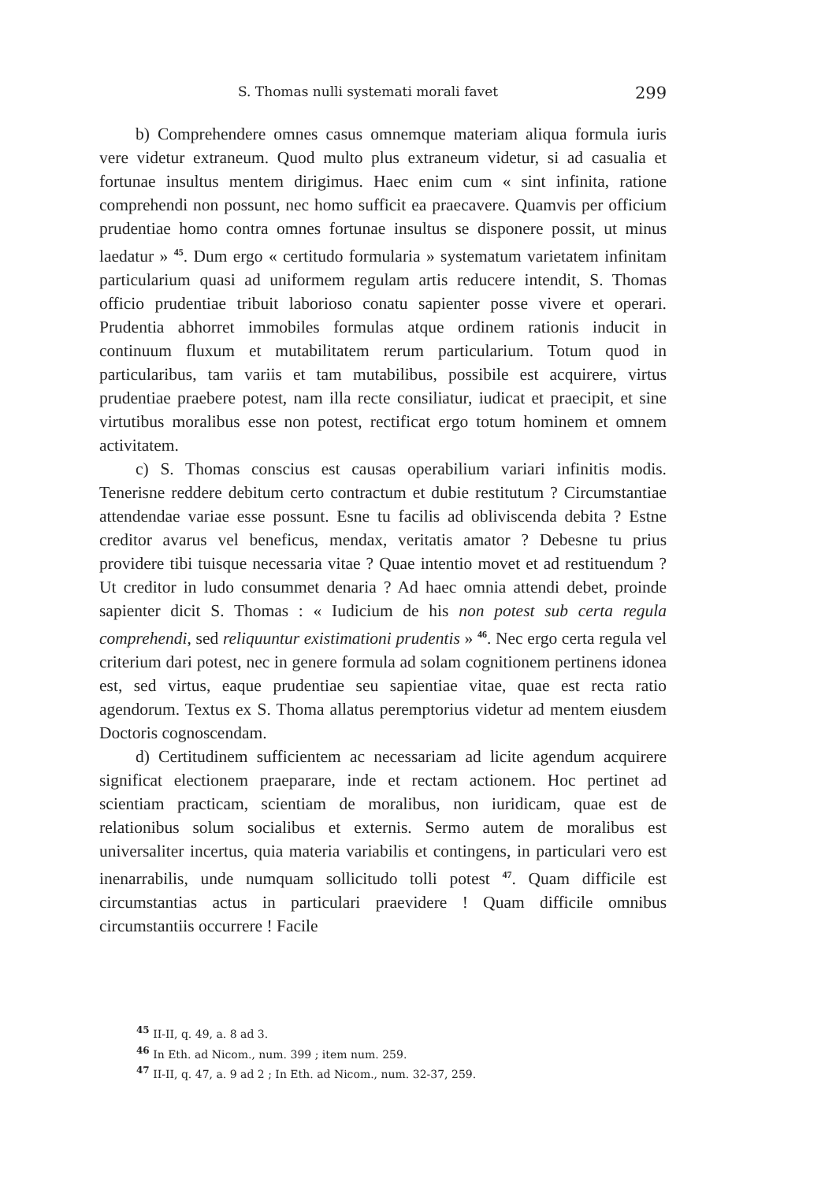S. Thomas nulli systemati morali favet 299
b) Comprehendere omnes casus omnemque materiam aliqua formula iuris vere videtur extraneum. Quod multo plus extraneum videtur, si ad casualia et fortunae insultus mentem dirigimus. Haec enim cum « sint infinita, ratione comprehendi non possunt, nec homo sufficit ea praecavere. Quamvis per officium prudentiae homo contra omnes fortunae insultus se disponere possit, ut minus laedatur » <sup>45</sup>. Dum ergo « certitudo formularia » systematum varietatem infinitam particularium quasi ad uniformem regulam artis reducere intendit, S. Thomas officio prudentiae tribuit laborioso conatu sapienter posse vivere et operari. Prudentia abhorret immobiles formulas atque ordinem rationis inducit in continuum fluxum et mutabilitatem rerum particularium. Totum quod in particularibus, tam variis et tam mutabilibus, possibile est acquirere, virtus prudentiae praebere potest, nam illa recte consiliatur, iudicat et praecipit, et sine virtutibus moralibus esse non potest, rectificat ergo totum hominem et omnem activitatem.
c) S. Thomas conscius est causas operabilium variari infinitis modis. Tenerisne reddere debitum certo contractum et dubie restitutum ? Circumstantiae attendendae variae esse possunt. Esne tu facilis ad obliviscenda debita ? Estne creditor avarus vel beneficus, mendax, veritatis amator ? Debesne tu prius providere tibi tuisque necessaria vitae ? Quae intentio movet et ad restituendum ? Ut creditor in ludo consummet denaria ? Ad haec omnia attendi debet, proinde sapienter dicit S. Thomas : « Iudicium de his non potest sub certa regula comprehendi, sed reliquuntur existimationi prudentis » <sup>46</sup>. Nec ergo certa regula vel criterium dari potest, nec in genere formula ad solam cognitionem pertinens idonea est, sed virtus, eaque prudentiae seu sapientiae vitae, quae est recta ratio agendorum. Textus ex S. Thoma allatus peremptorius videtur ad mentem eiusdem Doctoris cognoscendam.
d) Certitudinem sufficientem ac necessariam ad licite agendum acquirere significat electionem praeparare, inde et rectam actionem. Hoc pertinet ad scientiam practicam, scientiam de moralibus, non iuridicam, quae est de relationibus solum socialibus et externis. Sermo autem de moralibus est universaliter incertus, quia materia variabilis et contingens, in particulari vero est inenarrabilis, unde numquam sollicitudo tolli potest <sup>47</sup>. Quam difficile est circumstantias actus in particulari praevidere ! Quam difficile omnibus circumstantiis occurrere ! Facile
<sup>45</sup> II-II, q. 49, a. 8 ad 3.
<sup>46</sup> In Eth. ad Nicom., num. 399 ; item num. 259.
<sup>47</sup> II-II, q. 47, a. 9 ad 2 ; In Eth. ad Nicom., num. 32-37, 259.